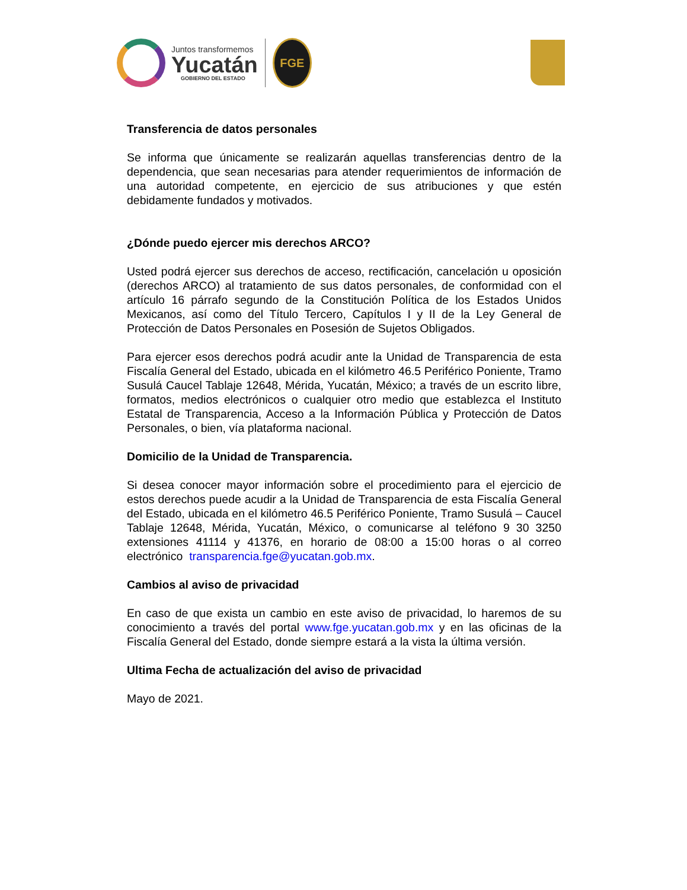Juntos transformemos
Yucatán
GOBIERNO DEL ESTADO
FGE
Transferencia de datos personales
Se informa que únicamente se realizarán aquellas transferencias dentro de la dependencia, que sean necesarias para atender requerimientos de información de una autoridad competente, en ejercicio de sus atribuciones y que estén debidamente fundados y motivados.
¿Dónde puedo ejercer mis derechos ARCO?
Usted podrá ejercer sus derechos de acceso, rectificación, cancelación u oposición (derechos ARCO) al tratamiento de sus datos personales, de conformidad con el artículo 16 párrafo segundo de la Constitución Política de los Estados Unidos Mexicanos, así como del Título Tercero, Capítulos I y II de la Ley General de Protección de Datos Personales en Posesión de Sujetos Obligados.
Para ejercer esos derechos podrá acudir ante la Unidad de Transparencia de esta Fiscalía General del Estado, ubicada en el kilómetro 46.5 Periférico Poniente, Tramo Susulá Caucel Tablaje 12648, Mérida, Yucatán, México; a través de un escrito libre, formatos, medios electrónicos o cualquier otro medio que establezca el Instituto Estatal de Transparencia, Acceso a la Información Pública y Protección de Datos Personales, o bien, vía plataforma nacional.
Domicilio de la Unidad de Transparencia.
Si desea conocer mayor información sobre el procedimiento para el ejercicio de estos derechos puede acudir a la Unidad de Transparencia de esta Fiscalía General del Estado, ubicada en el kilómetro 46.5 Periférico Poniente, Tramo Susulá – Caucel Tablaje 12648, Mérida, Yucatán, México, o comunicarse al teléfono 9 30 3250 extensiones 41114 y 41376, en horario de 08:00 a 15:00 horas o al correo electrónico transparencia.fge@yucatan.gob.mx.
Cambios al aviso de privacidad
En caso de que exista un cambio en este aviso de privacidad, lo haremos de su conocimiento a través del portal www.fge.yucatan.gob.mx y en las oficinas de la Fiscalía General del Estado, donde siempre estará a la vista la última versión.
Ultima Fecha de actualización del aviso de privacidad
Mayo de 2021.